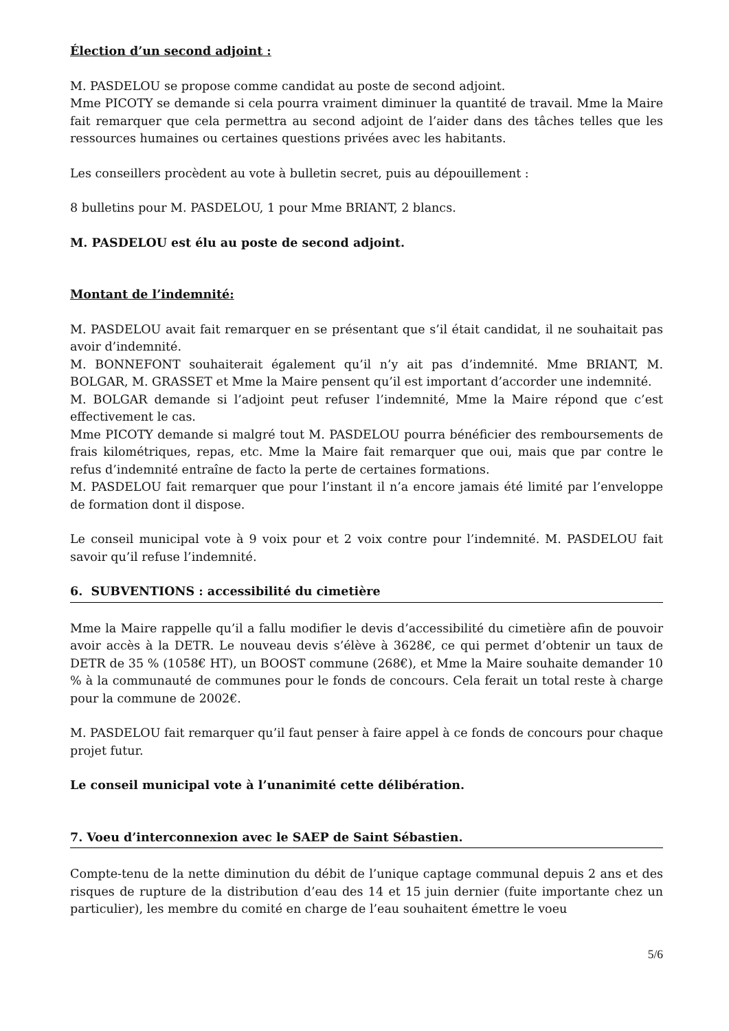Élection d’un second adjoint :
M. PASDELOU se propose comme candidat au poste de second adjoint.
Mme PICOTY se demande si cela pourra vraiment diminuer la quantité de travail. Mme la Maire fait remarquer que cela permettra au second adjoint de l’aider dans des tâches telles que les ressources humaines ou certaines questions privées avec les habitants.
Les conseillers procèdent au vote à bulletin secret, puis au dépouillement :
8 bulletins pour M. PASDELOU, 1 pour Mme BRIANT, 2 blancs.
M. PASDELOU est élu au poste de second adjoint.
Montant de l’indemnité:
M. PASDELOU avait fait remarquer en se présentant que s’il était candidat, il ne souhaitait pas avoir d’indemnité.
M. BONNEFONT souhaiterait également qu’il n’y ait pas d’indemnité. Mme BRIANT, M. BOLGAR, M. GRASSET et Mme la Maire pensent qu’il est important d’accorder une indemnité.
M. BOLGAR demande si l’adjoint peut refuser l’indemnité, Mme la Maire répond que c’est effectivement le cas.
Mme PICOTY demande si malgré tout M. PASDELOU pourra bénéficier des remboursements de frais kilométriques, repas, etc. Mme la Maire fait remarquer que oui, mais que par contre le refus d’indemnité entraîne de facto la perte de certaines formations.
M. PASDELOU fait remarquer que pour l’instant il n’a encore jamais été limité par l’enveloppe de formation dont il dispose.
Le conseil municipal vote à 9 voix pour et 2 voix contre pour l’indemnité. M. PASDELOU fait savoir qu’il refuse l’indemnité.
6. SUBVENTIONS : accessibilité du cimetière
Mme la Maire rappelle qu’il a fallu modifier le devis d’accessibilité du cimetière afin de pouvoir avoir accès à la DETR. Le nouveau devis s’élève à 3628€, ce qui permet d’obtenir un taux de DETR de 35 % (1058€ HT), un BOOST commune (268€), et Mme la Maire souhaite demander 10 % à la communauté de communes pour le fonds de concours. Cela ferait un total reste à charge pour la commune de 2002€.
M. PASDELOU fait remarquer qu’il faut penser à faire appel à ce fonds de concours pour chaque projet futur.
Le conseil municipal vote à l’unanimité cette délibération.
7. Voeu d’interconnexion avec le SAEP de Saint Sébastien.
Compte-tenu de la nette diminution du débit de l’unique captage communal depuis 2 ans et des risques de rupture de la distribution d’eau des 14 et 15 juin dernier (fuite importante chez un particulier), les membre du comité en charge de l’eau souhaitent émettre le voeu
5/6